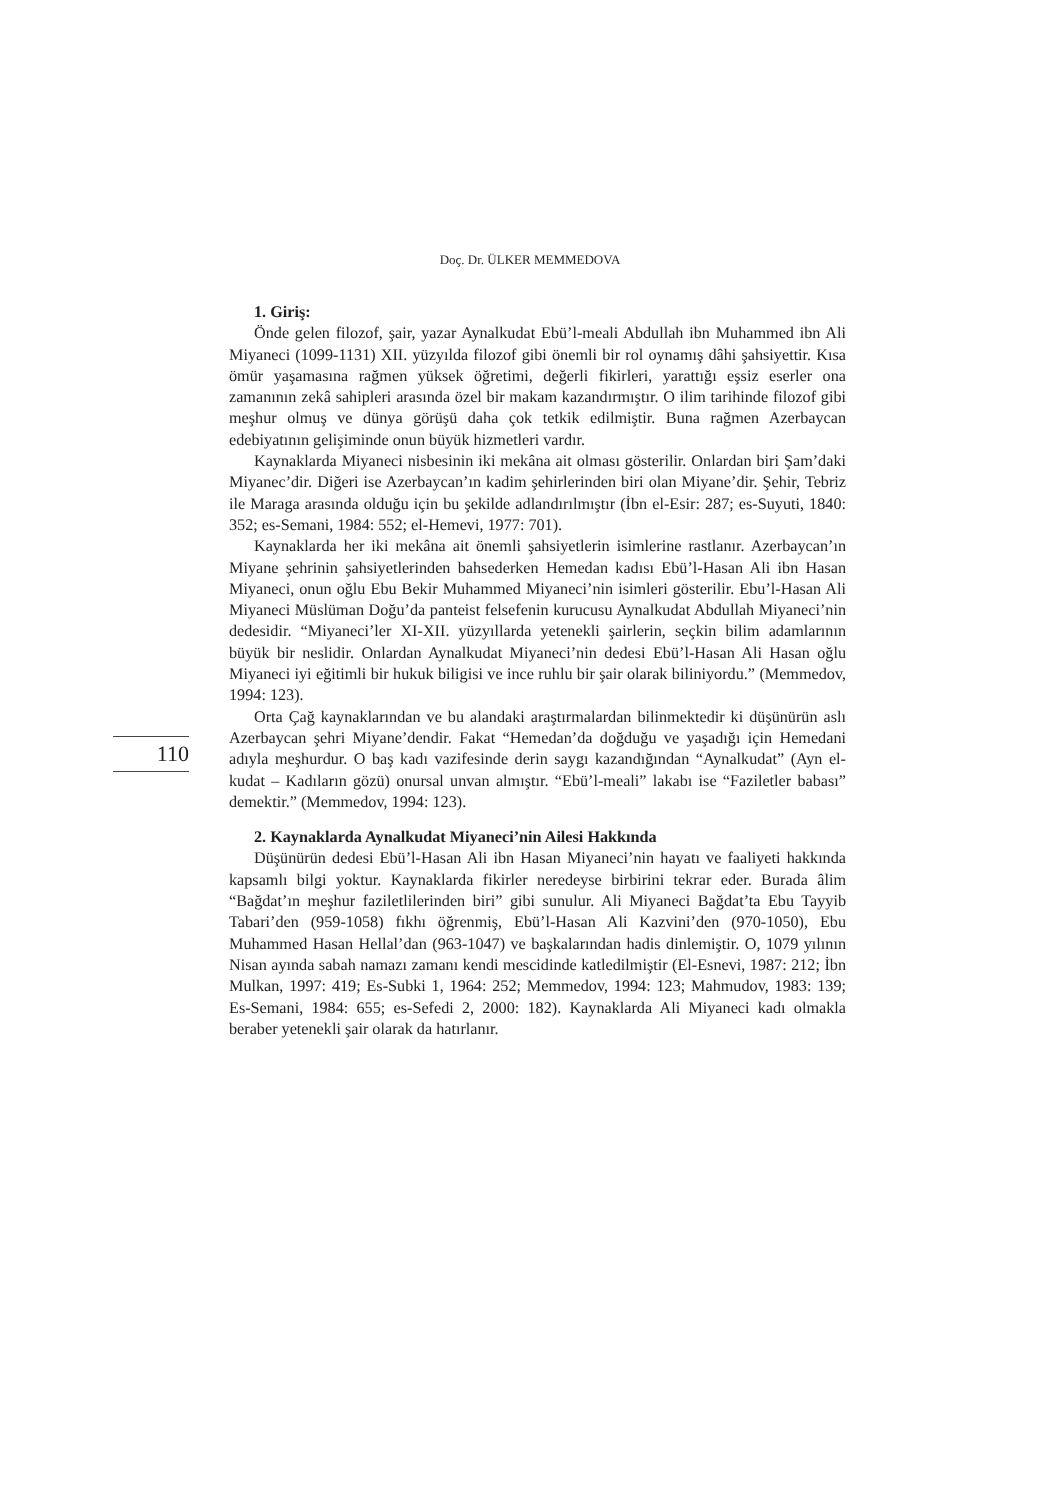Doç. Dr. ÜLKER MEMMEDOVA
1. Giriş:
Önde gelen filozof, şair, yazar Aynalkudat Ebü’l-meali Abdullah ibn Muhammed ibn Ali Miyaneci (1099-1131) XII. yüzyılda filozof gibi önemli bir rol oynamış dâhi şahsiyettir. Kısa ömür yaşamasına rağmen yüksek öğretimi, değerli fikirleri, yarattığı eşsiz eserler ona zamanının zekâ sahipleri arasında özel bir makam kazandırmıştır. O ilim tarihinde filozof gibi meşhur olmuş ve dünya görüşü daha çok tetkik edilmiştir. Buna rağmen Azerbaycan edebiyatının gelişiminde onun büyük hizmetleri vardır.
Kaynaklarda Miyaneci nisbesinin iki mekâna ait olması gösterilir. Onlardan biri Şam’daki Miyanec’dir. Diğeri ise Azerbaycan’ın kadim şehirlerinden biri olan Miyane’dir. Şehir, Tebriz ile Maraga arasında olduğu için bu şekilde adlandırılmıştır (İbn el-Esir: 287; es-Suyuti, 1840: 352; es-Semani, 1984: 552; el-Hemevi, 1977: 701).
Kaynaklarda her iki mekâna ait önemli şahsiyetlerin isimlerine rastlanır. Azerbaycan’ın Miyane şehrinin şahsiyetlerinden bahsederken Hemedan kadısı Ebü’l-Hasan Ali ibn Hasan Miyaneci, onun oğlu Ebu Bekir Muhammed Miyaneci’nin isimleri gösterilir. Ebu’l-Hasan Ali Miyaneci Müslüman Doğu’da panteist felsefenin kurucusu Aynalkudat Abdullah Miyaneci’nin dedesidir. “Miyaneci’ler XI-XII. yüzyıllarda yetenekli şairlerin, seçkin bilim adamlarının büyük bir neslidir. Onlardan Aynalkudat Miyaneci’nin dedesi Ebü’l-Hasan Ali Hasan oğlu Miyaneci iyi eğitimli bir hukuk biligisi ve ince ruhlu bir şair olarak biliniyordu.” (Memmedov, 1994: 123).
Orta Çağ kaynaklarından ve bu alandaki araştırmalardan bilinmektedir ki düşünürün aslı Azerbaycan şehri Miyane’dendir. Fakat “Hemedan’da doğduğu ve yaşadığı için Hemedani adıyla meşhurdur. O baş kadı vazifesinde derin saygı kazandığından “Aynalkudat” (Ayn el-kudat – Kadıların gözü) onursal unvan almıştır. “Ebü’l-meali” lakabı ise “Faziletler babası” demektir.” (Memmedov, 1994: 123).
2. Kaynaklarda Aynalkudat Miyaneci’nin Ailesi Hakkında
Düşünürün dedesi Ebü’l-Hasan Ali ibn Hasan Miyaneci’nin hayatı ve faaliyeti hakkında kapsamlı bilgi yoktur. Kaynaklarda fikirler neredeyse birbirini tekrar eder. Burada âlim “Bağdat’ın meşhur faziletlilerinden biri” gibi sunulur. Ali Miyaneci Bağdat’ta Ebu Tayyib Tabari’den (959-1058) fıkhı öğrenmiş, Ebü’l-Hasan Ali Kazvini’den (970-1050), Ebu Muhammed Hasan Hellal’dan (963-1047) ve başkalarından hadis dinlemiştir. O, 1079 yılının Nisan ayında sabah namazı zamanı kendi mescidinde katledilmiştir (El-Esnevi, 1987: 212; İbn Mulkan, 1997: 419; Es-Subki 1, 1964: 252; Memmedov, 1994: 123; Mahmudov, 1983: 139; Es-Semani, 1984: 655; es-Sefedi 2, 2000: 182). Kaynaklarda Ali Miyaneci kadı olmakla beraber yetenekli şair olarak da hatırlanır.
110